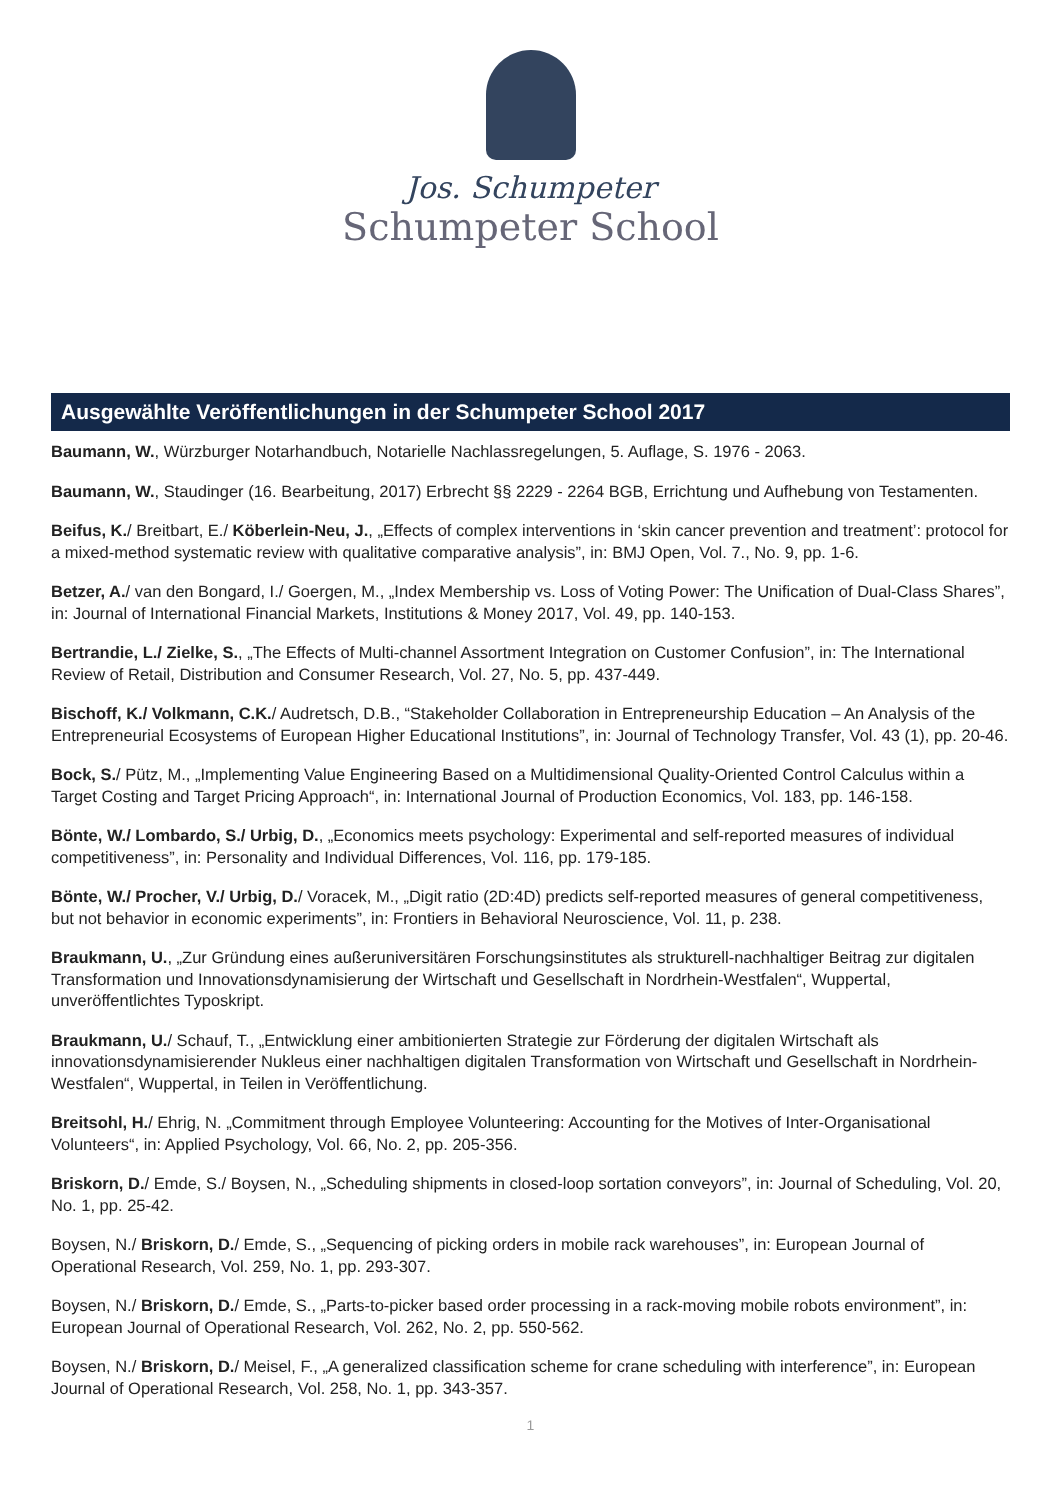Jos. Schumpeter
Schumpeter School
Ausgewählte Veröffentlichungen in der Schumpeter School 2017
Baumann, W., Würzburger Notarhandbuch, Notarielle Nachlassregelungen, 5. Auflage, S. 1976 - 2063.
Baumann, W., Staudinger (16. Bearbeitung, 2017) Erbrecht §§ 2229 - 2264 BGB, Errichtung und Aufhebung von Testamenten.
Beifus, K./ Breitbart, E./ Köberlein-Neu, J., „Effects of complex interventions in ‘skin cancer prevention and treatment’: protocol for a mixed-method systematic review with qualitative comparative analysis”, in: BMJ Open, Vol. 7., No. 9, pp. 1-6.
Betzer, A./ van den Bongard, I./ Goergen, M., „Index Membership vs. Loss of Voting Power: The Unification of Dual-Class Shares”, in: Journal of International Financial Markets, Institutions & Money 2017, Vol. 49, pp. 140-153.
Bertrandie, L./ Zielke, S., „The Effects of Multi-channel Assortment Integration on Customer Confusion”, in: The International Review of Retail, Distribution and Consumer Research, Vol. 27, No. 5, pp. 437-449.
Bischoff, K./ Volkmann, C.K./ Audretsch, D.B., “Stakeholder Collaboration in Entrepreneurship Education – An Analysis of the Entrepreneurial Ecosystems of European Higher Educational Institutions”, in: Journal of Technology Transfer, Vol. 43 (1), pp. 20-46.
Bock, S./ Pütz, M., „Implementing Value Engineering Based on a Multidimensional Quality-Oriented Control Calculus within a Target Costing and Target Pricing Approach“, in: International Journal of Production Economics, Vol. 183, pp. 146-158.
Bönte, W./ Lombardo, S./ Urbig, D., „Economics meets psychology: Experimental and self-reported measures of individual competitiveness”, in: Personality and Individual Differences, Vol. 116, pp. 179-185.
Bönte, W./ Procher, V./ Urbig, D./ Voracek, M., „Digit ratio (2D:4D) predicts self-reported measures of general competitiveness, but not behavior in economic experiments”, in: Frontiers in Behavioral Neuroscience, Vol. 11, p. 238.
Braukmann, U., „Zur Gründung eines außeruniversitären Forschungsinstitutes als strukturell-nachhaltiger Beitrag zur digitalen Transformation und Innovationsdynamisierung der Wirtschaft und Gesellschaft in Nordrhein-Westfalen“, Wuppertal, unveröffentlichtes Typoskript.
Braukmann, U./ Schauf, T., „Entwicklung einer ambitionierten Strategie zur Förderung der digitalen Wirtschaft als innovationsdynamisierender Nukleus einer nachhaltigen digitalen Transformation von Wirtschaft und Gesellschaft in Nordrhein-Westfalen“, Wuppertal, in Teilen in Veröffentlichung.
Breitsohl, H./ Ehrig, N. „Commitment through Employee Volunteering: Accounting for the Motives of Inter-Organisational Volunteers“, in: Applied Psychology, Vol. 66, No. 2, pp. 205-356.
Briskorn, D./ Emde, S./ Boysen, N., „Scheduling shipments in closed-loop sortation conveyors”, in: Journal of Scheduling, Vol. 20, No. 1, pp. 25-42.
Boysen, N./ Briskorn, D./ Emde, S., „Sequencing of picking orders in mobile rack warehouses”, in: European Journal of Operational Research, Vol. 259, No. 1, pp. 293-307.
Boysen, N./ Briskorn, D./ Emde, S., „Parts-to-picker based order processing in a rack-moving mobile robots environment”, in: European Journal of Operational Research, Vol. 262, No. 2, pp. 550-562.
Boysen, N./ Briskorn, D./ Meisel, F., „A generalized classification scheme for crane scheduling with interference”, in: European Journal of Operational Research, Vol. 258, No. 1, pp. 343-357.
1